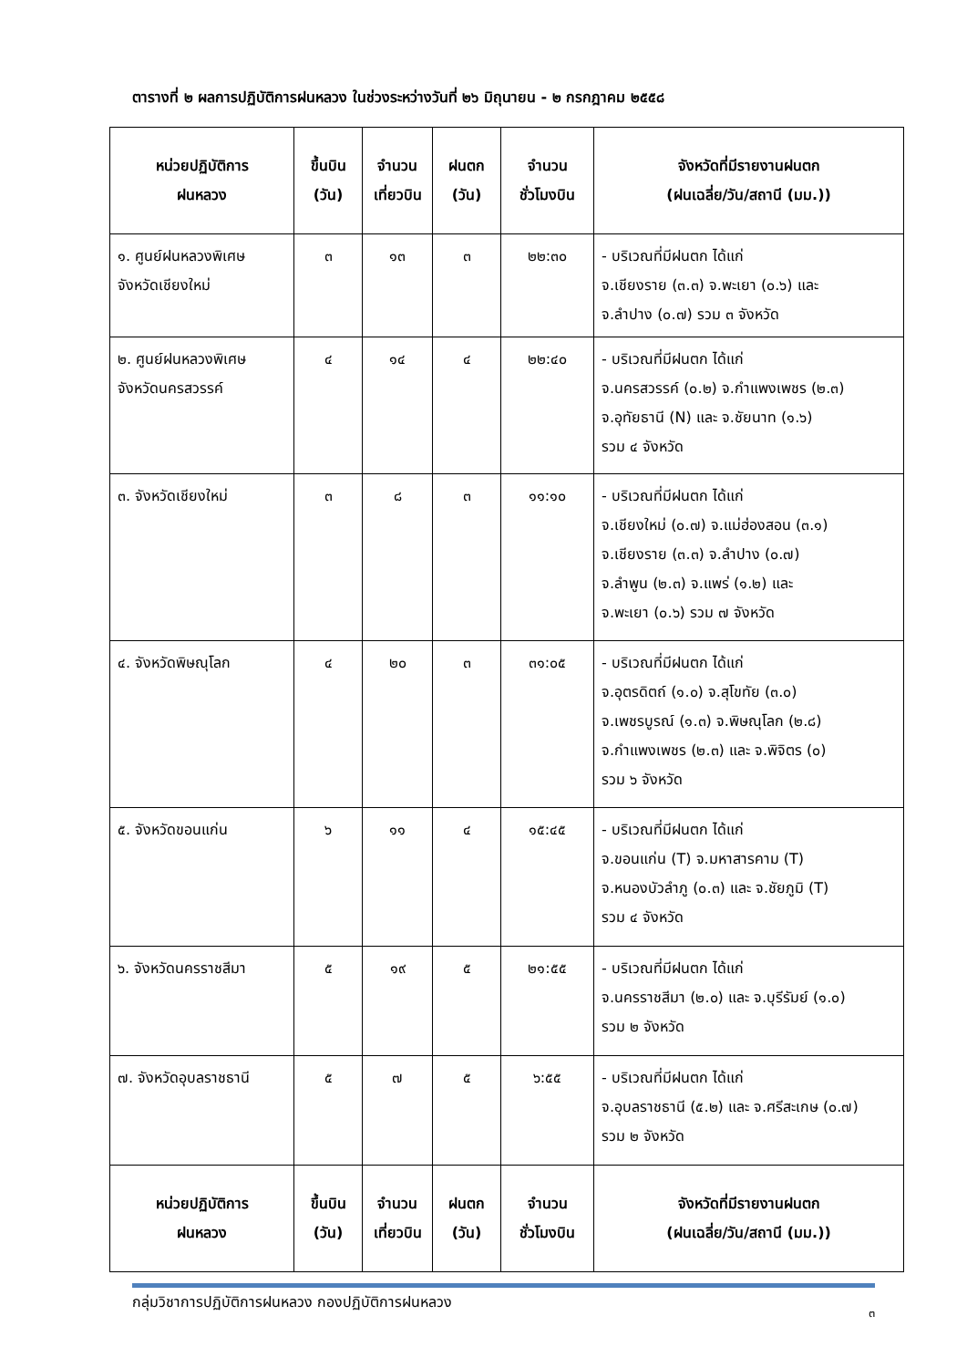ตารางที่ ๒ ผลการปฏิบัติการฝนหลวง ในช่วงระหว่างวันที่ ๒๖ มิถุนายน - ๒ กรกฎาคม ๒๕๕๘
| หน่วยปฏิบัติการ ฝนหลวง | ขึ้นบิน (วัน) | จำนวน เที่ยวบิน | ฝนตก (วัน) | จำนวน ชั่วโมงบิน | จังหวัดที่มีรายงานฝนตก (ฝนเฉลี่ย/วัน/สถานี (มม.)) |
| --- | --- | --- | --- | --- | --- |
| ๑. ศูนย์ฝนหลวงพิเศษ จังหวัดเชียงใหม่ | ๓ | ๑๓ | ๓ | ๒๒:๓๐ | - บริเวณที่มีฝนตก ได้แก่ จ.เชียงราย (๓.๓) จ.พะเยา (๐.๖) และ จ.ลำปาง (๐.๗) รวม ๓ จังหวัด |
| ๒. ศูนย์ฝนหลวงพิเศษ จังหวัดนครสวรรค์ | ๔ | ๑๔ | ๔ | ๒๒:๔๐ | - บริเวณที่มีฝนตก ได้แก่ จ.นครสวรรค์ (๐.๒) จ.กำแพงเพชร (๒.๓) จ.อุทัยธานี (N) และ จ.ชัยนาท (๑.๖) รวม ๔ จังหวัด |
| ๓. จังหวัดเชียงใหม่ | ๓ | ๘ | ๓ | ๑๑:๑๐ | - บริเวณที่มีฝนตก ได้แก่ จ.เชียงใหม่ (๐.๗) จ.แม่ฮ่องสอน (๓.๑) จ.เชียงราย (๓.๓) จ.ลำปาง (๐.๗) จ.ลำพูน (๒.๓) จ.แพร่ (๑.๒) และ จ.พะเยา (๐.๖) รวม ๗ จังหวัด |
| ๔. จังหวัดพิษณุโลก | ๔ | ๒๐ | ๓ | ๓๑:๐๕ | - บริเวณที่มีฝนตก ได้แก่ จ.อุตรดิตถ์ (๑.๐) จ.สุโขทัย (๓.๐) จ.เพชรบูรณ์ (๑.๓) จ.พิษณุโลก (๒.๘) จ.กำแพงเพชร (๒.๓) และ จ.พิจิตร (๐) รวม ๖ จังหวัด |
| ๕. จังหวัดขอนแก่น | ๖ | ๑๑ | ๔ | ๑๕:๔๕ | - บริเวณที่มีฝนตก ได้แก่ จ.ขอนแก่น (T) จ.มหาสารคาม (T) จ.หนองบัวลำภู (๐.๓) และ จ.ชัยภูมิ (T) รวม ๔ จังหวัด |
| ๖. จังหวัดนครราชสีมา | ๕ | ๑๙ | ๕ | ๒๑:๕๕ | - บริเวณที่มีฝนตก ได้แก่ จ.นครราชสีมา (๒.๐) และ จ.บุรีรัมย์ (๑.๐) รวม ๒ จังหวัด |
| ๗. จังหวัดอุบลราชธานี | ๕ | ๗ | ๕ | ๖:๕๕ | - บริเวณที่มีฝนตก ได้แก่ จ.อุบลราชธานี (๕.๒) และ จ.ศรีสะเกษ (๐.๗) รวม ๒ จังหวัด |
| หน่วยปฏิบัติการ ฝนหลวง | ขึ้นบิน (วัน) | จำนวน เที่ยวบิน | ฝนตก (วัน) | จำนวน ชั่วโมงบิน | จังหวัดที่มีรายงานฝนตก (ฝนเฉลี่ย/วัน/สถานี (มม.)) |
กลุ่มวิชาการปฏิบัติการฝนหลวง กองปฏิบัติการฝนหลวง ๓